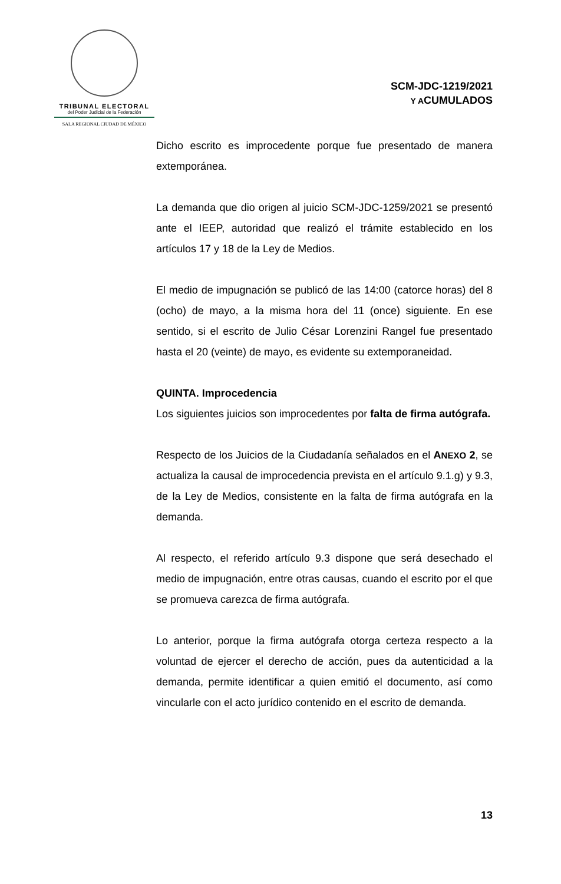TRIBUNAL ELECTORAL
del Poder Judicial de la Federación
SALA REGIONAL CIUDAD DE MÉXICO
SCM-JDC-1219/2021
Y ACUMULADOS
Dicho escrito es improcedente porque fue presentado de manera extemporánea.
La demanda que dio origen al juicio SCM-JDC-1259/2021 se presentó ante el IEEP, autoridad que realizó el trámite establecido en los artículos 17 y 18 de la Ley de Medios.
El medio de impugnación se publicó de las 14:00 (catorce horas) del 8 (ocho) de mayo, a la misma hora del 11 (once) siguiente. En ese sentido, si el escrito de Julio César Lorenzini Rangel fue presentado hasta el 20 (veinte) de mayo, es evidente su extemporaneidad.
QUINTA. Improcedencia
Los siguientes juicios son improcedentes por falta de firma autógrafa.
Respecto de los Juicios de la Ciudadanía señalados en el ANEXO 2, se actualiza la causal de improcedencia prevista en el artículo 9.1.g) y 9.3, de la Ley de Medios, consistente en la falta de firma autógrafa en la demanda.
Al respecto, el referido artículo 9.3 dispone que será desechado el medio de impugnación, entre otras causas, cuando el escrito por el que se promueva carezca de firma autógrafa.
Lo anterior, porque la firma autógrafa otorga certeza respecto a la voluntad de ejercer el derecho de acción, pues da autenticidad a la demanda, permite identificar a quien emitió el documento, así como vincularle con el acto jurídico contenido en el escrito de demanda.
13